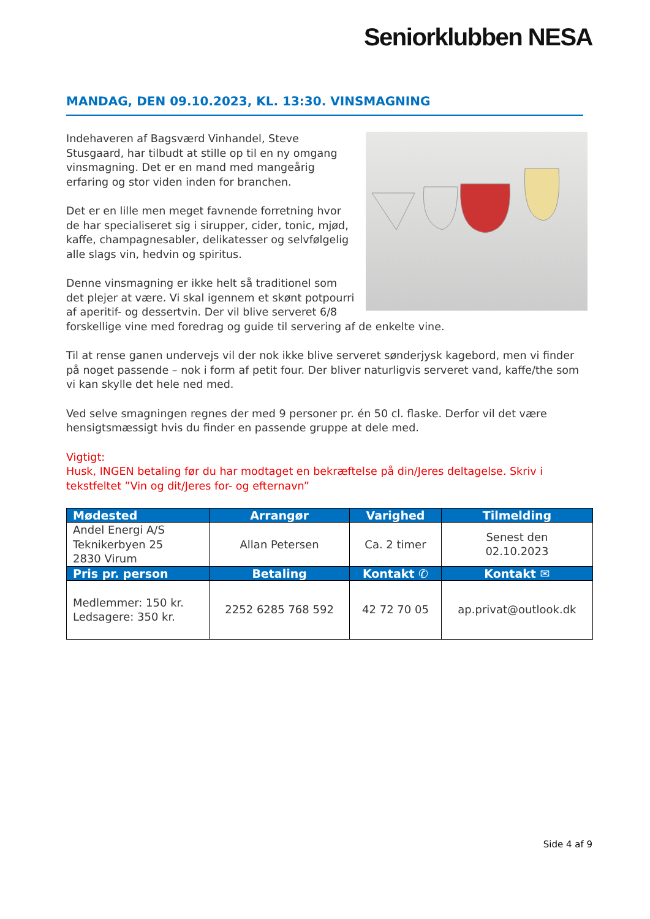Seniorklubben NESA
MANDAG, DEN 09.10.2023, KL. 13:30. VINSMAGNING
Indehaveren af Bagsværd Vinhandel, Steve Stusgaard, har tilbudt at stille op til en ny omgang vinsmagning. Det er en mand med mangeårig erfaring og stor viden inden for branchen.
Det er en lille men meget favnende forretning hvor de har specialiseret sig i sirupper, cider, tonic, mjød, kaffe, champagnesabler, delikatesser og selvfølgelig alle slags vin, hedvin og spiritus.
Denne vinsmagning er ikke helt så traditionel som det plejer at være. Vi skal igennem et skønt potpourri af aperitif- og dessertvin. Der vil blive serveret 6/8 forskellige vine med foredrag og guide til servering af de enkelte vine.
Til at rense ganen undervejs vil der nok ikke blive serveret sønderjysk kagebord, men vi finder på noget passende – nok i form af petit four. Der bliver naturligvis serveret vand, kaffe/the som vi kan skylle det hele ned med.
Ved selve smagningen regnes der med 9 personer pr. én 50 cl. flaske. Derfor vil det være hensigtsmæssigt hvis du finder en passende gruppe at dele med.
Vigtigt:
Husk, INGEN betaling før du har modtaget en bekræftelse på din/Jeres deltagelse. Skriv i tekstfeltet ”Vin og dit/Jeres for- og efternavn”
| Mødested | Arrangør | Varighed | Tilmelding |
| --- | --- | --- | --- |
| Andel Energi A/S Teknikerbyen 25 2830 Virum | Allan Petersen | Ca. 2 timer | Senest den 02.10.2023 |
| Pris pr. person | Betaling | Kontakt ✆ | Kontakt ✉ |
| Medlemmer: 150 kr. Ledsagere: 350 kr. | 2252 6285 768 592 | 42 72 70 05 | ap.privat@outlook.dk |
Side 4 af 9